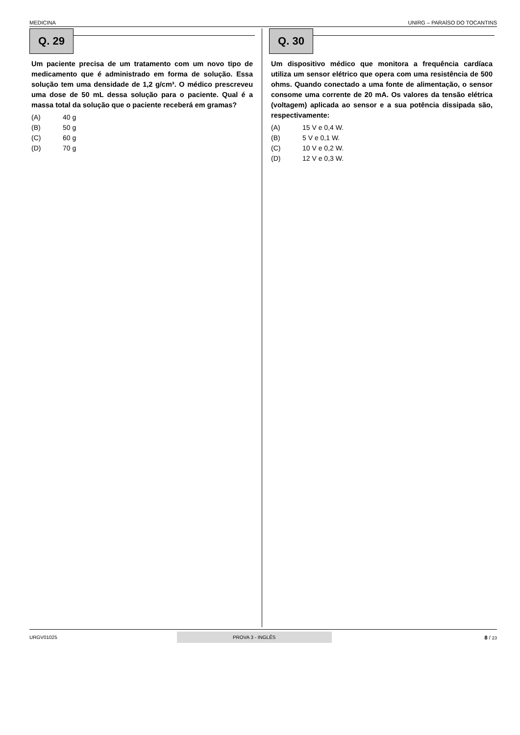MEDICINA UNIRG – PARAÍSO DO TOCANTINS
Q. 29
Um paciente precisa de um tratamento com um novo tipo de medicamento que é administrado em forma de solução. Essa solução tem uma densidade de 1,2 g/cm³. O médico prescreveu uma dose de 50 mL dessa solução para o paciente. Qual é a massa total da solução que o paciente receberá em gramas?
(A) 40 g
(B) 50 g
(C) 60 g
(D) 70 g
Q. 30
Um dispositivo médico que monitora a frequência cardíaca utiliza um sensor elétrico que opera com uma resistência de 500 ohms. Quando conectado a uma fonte de alimentação, o sensor consome uma corrente de 20 mA. Os valores da tensão elétrica (voltagem) aplicada ao sensor e a sua potência dissipada são, respectivamente:
(A) 15 V e 0,4 W.
(B) 5 V e 0,1 W.
(C) 10 V e 0,2 W.
(D) 12 V e 0,3 W.
URGV01025
PROVA 3 - INGLÊS
8 / 23